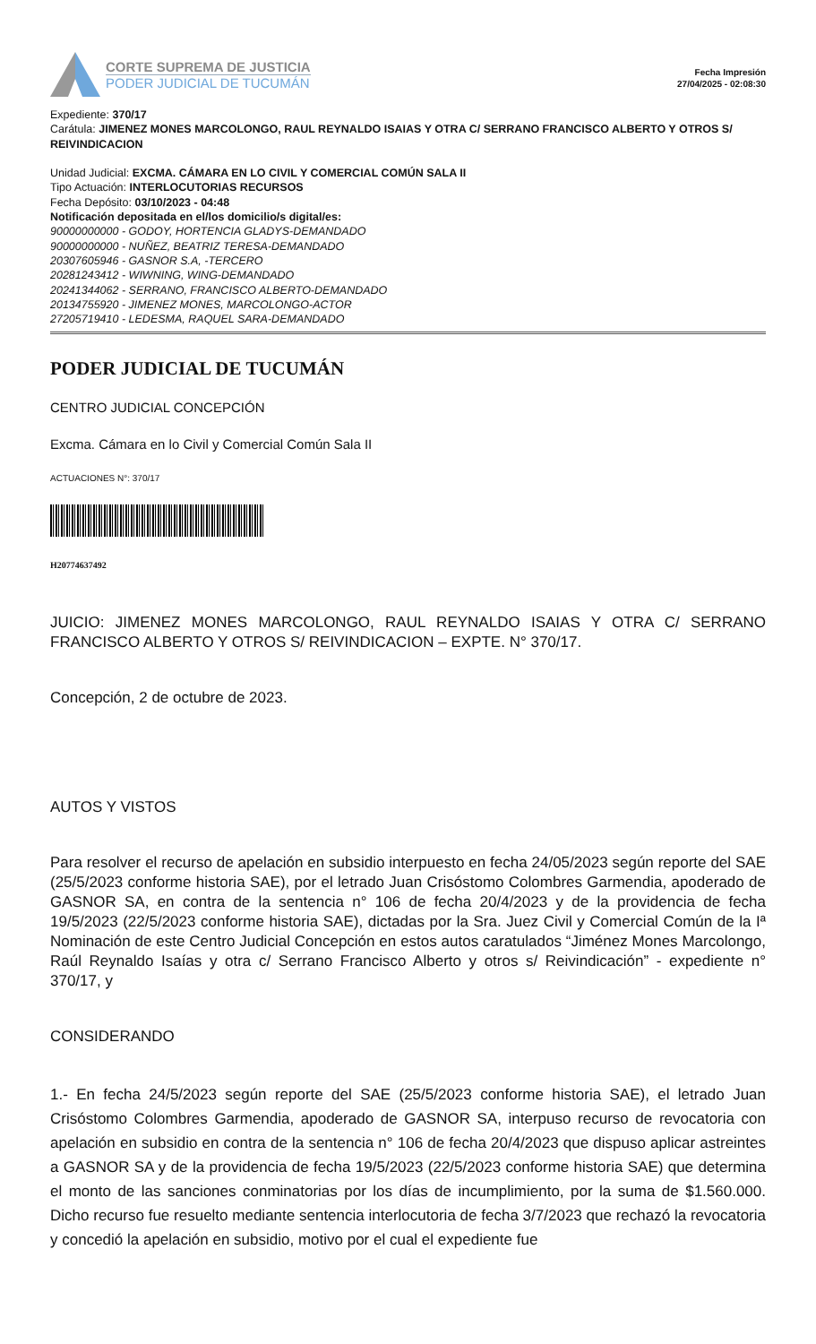CORTE SUPREMA DE JUSTICIA
PODER JUDICIAL DE TUCUMÁN
Fecha Impresión
27/04/2025 - 02:08:30
Expediente: 370/17
Carátula: JIMENEZ MONES MARCOLONGO, RAUL REYNALDO ISAIAS Y OTRA C/ SERRANO FRANCISCO ALBERTO Y OTROS S/ REIVINDICACION
Unidad Judicial: EXCMA. CÁMARA EN LO CIVIL Y COMERCIAL COMÚN SALA II
Tipo Actuación: INTERLOCUTORIAS RECURSOS
Fecha Depósito: 03/10/2023 - 04:48
Notificación depositada en el/los domicilio/s digital/es:
90000000000 - GODOY, HORTENCIA GLADYS-DEMANDADO
90000000000 - NUÑEZ, BEATRIZ TERESA-DEMANDADO
20307605946 - GASNOR S.A, -TERCERO
20281243412 - WIWNING, WING-DEMANDADO
20241344062 - SERRANO, FRANCISCO ALBERTO-DEMANDADO
20134755920 - JIMENEZ MONES, MARCOLONGO-ACTOR
27205719410 - LEDESMA, RAQUEL SARA-DEMANDADO
PODER JUDICIAL DE TUCUMÁN
CENTRO JUDICIAL CONCEPCIÓN
Excma. Cámara en lo Civil y Comercial Común Sala II
ACTUACIONES N°: 370/17
H20774637492
JUICIO: JIMENEZ MONES MARCOLONGO, RAUL REYNALDO ISAIAS Y OTRA C/ SERRANO FRANCISCO ALBERTO Y OTROS S/ REIVINDICACION – EXPTE. N° 370/17.
Concepción, 2 de octubre de 2023.
AUTOS Y VISTOS
Para resolver el recurso de apelación en subsidio interpuesto en fecha 24/05/2023 según reporte del SAE (25/5/2023 conforme historia SAE), por el letrado Juan Crisóstomo Colombres Garmendia, apoderado de GASNOR SA, en contra de la sentencia n° 106 de fecha 20/4/2023 y de la providencia de fecha 19/5/2023 (22/5/2023 conforme historia SAE), dictadas por la Sra. Juez Civil y Comercial Común de la Iª Nominación de este Centro Judicial Concepción en estos autos caratulados “Jiménez Mones Marcolongo, Raúl Reynaldo Isaías y otra c/ Serrano Francisco Alberto y otros s/ Reivindicación” - expediente n° 370/17, y
CONSIDERANDO
1.- En fecha 24/5/2023 según reporte del SAE (25/5/2023 conforme historia SAE), el letrado Juan Crisóstomo Colombres Garmendia, apoderado de GASNOR SA, interpuso recurso de revocatoria con apelación en subsidio en contra de la sentencia n° 106 de fecha 20/4/2023 que dispuso aplicar astreintes a GASNOR SA y de la providencia de fecha 19/5/2023 (22/5/2023 conforme historia SAE) que determina el monto de las sanciones conminatorias por los días de incumplimiento, por la suma de $1.560.000. Dicho recurso fue resuelto mediante sentencia interlocutoria de fecha 3/7/2023 que rechazó la revocatoria y concedió la apelación en subsidio, motivo por el cual el expediente fue